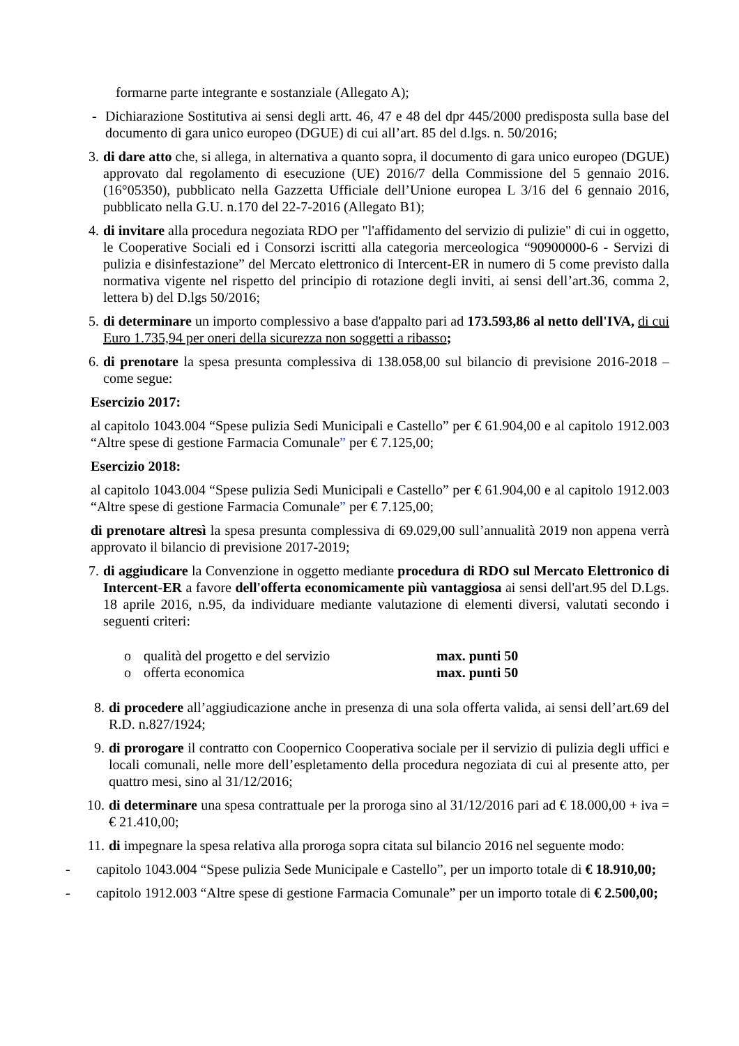formarne parte integrante e sostanziale (Allegato A);
- Dichiarazione Sostitutiva ai sensi degli artt. 46, 47 e 48 del dpr 445/2000 predisposta sulla base del documento di gara unico europeo (DGUE) di cui all’art. 85 del d.lgs. n. 50/2016;
3. di dare atto che, si allega, in alternativa a quanto sopra, il documento di gara unico europeo (DGUE) approvato dal regolamento di esecuzione (UE) 2016/7 della Commissione del 5 gennaio 2016. (16°05350), pubblicato nella Gazzetta Ufficiale dell’Unione europea L 3/16 del 6 gennaio 2016, pubblicato nella G.U. n.170 del 22-7-2016 (Allegato B1);
4. di invitare alla procedura negoziata RDO per "l'affidamento del servizio di pulizie" di cui in oggetto, le Cooperative Sociali ed i Consorzi iscritti alla categoria merceologica “90900000-6 - Servizi di pulizia e disinfestazione” del Mercato elettronico di Intercent-ER in numero di 5 come previsto dalla normativa vigente nel rispetto del principio di rotazione degli inviti, ai sensi dell’art.36, comma 2, lettera b) del D.lgs 50/2016;
5. di determinare un importo complessivo a base d'appalto pari ad 173.593,86 al netto dell'IVA, di cui Euro 1.735,94 per oneri della sicurezza non soggetti a ribasso;
6. di prenotare la spesa presunta complessiva di 138.058,00 sul bilancio di previsione 2016-2018 – come segue:
Esercizio 2017:
al capitolo 1043.004 “Spese pulizia Sedi Municipali e Castello” per € 61.904,00 e al capitolo 1912.003 “Altre spese di gestione Farmacia Comunale” per € 7.125,00;
Esercizio 2018:
al capitolo 1043.004 “Spese pulizia Sedi Municipali e Castello” per € 61.904,00 e al capitolo 1912.003 “Altre spese di gestione Farmacia Comunale” per € 7.125,00;
di prenotare altresì la spesa presunta complessiva di 69.029,00 sull’annualità 2019 non appena verrà approvato il bilancio di previsione 2017-2019;
7. di aggiudicare la Convenzione in oggetto mediante procedura di RDO sul Mercato Elettronico di Intercent-ER a favore dell'offerta economicamente più vantaggiosa ai sensi dell'art.95 del D.Lgs. 18 aprile 2016, n.95, da individuare mediante valutazione di elementi diversi, valutati secondo i seguenti criteri:
o qualità del progetto e del servizio max. punti 50
o offerta economica max. punti 50
8. di procedere all’aggiudicazione anche in presenza di una sola offerta valida, ai sensi dell’art.69 del R.D. n.827/1924;
9. di prorogare il contratto con Coopernico Cooperativa sociale per il servizio di pulizia degli uffici e locali comunali, nelle more dell’espletamento della procedura negoziata di cui al presente atto, per quattro mesi, sino al 31/12/2016;
10. di determinare una spesa contrattuale per la proroga sino al 31/12/2016 pari ad € 18.000,00 + iva = € 21.410,00;
11. di impegnare la spesa relativa alla proroga sopra citata sul bilancio 2016 nel seguente modo:
- capitolo 1043.004 “Spese pulizia Sede Municipale e Castello”, per un importo totale di € 18.910,00;
- capitolo 1912.003 “Altre spese di gestione Farmacia Comunale” per un importo totale di € 2.500,00;